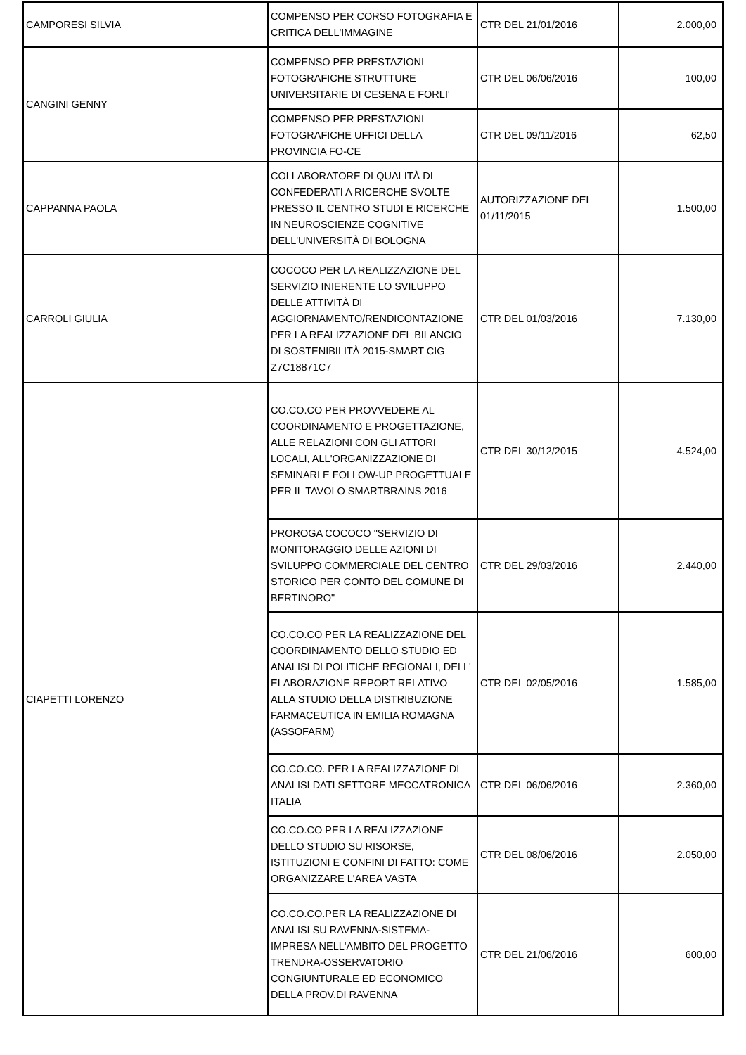| CAMPORESI SILVIA | COMPENSO PER CORSO FOTOGRAFIA E CRITICA DELL'IMMAGINE | CTR DEL 21/01/2016 | 2.000,00 |
| CANGINI GENNY | COMPENSO PER PRESTAZIONI FOTOGRAFICHE STRUTTURE UNIVERSITARIE DI CESENA E FORLI' | CTR DEL 06/06/2016 | 100,00 |
| | COMPENSO PER PRESTAZIONI FOTOGRAFICHE UFFICI DELLA PROVINCIA FO-CE | CTR DEL 09/11/2016 | 62,50 |
| CAPPANNA PAOLA | COLLABORATORE DI QUALITÀ DI CONFEDERATI A RICERCHE SVOLTE PRESSO IL CENTRO STUDI E RICERCHE IN NEUROSCIENZE COGNITIVE DELL'UNIVERSITÀ DI BOLOGNA | AUTORIZZAZIONE DEL 01/11/2015 | 1.500,00 |
| CARROLI GIULIA | COCOCO PER LA REALIZZAZIONE DEL SERVIZIO INIERENTE LO SVILUPPO DELLE ATTIVITÀ DI AGGIORNAMENTO/RENDICONTAZIONE PER LA REALIZZAZIONE DEL BILANCIO DI SOSTENIBILITÀ 2015-SMART CIG Z7C18871C7 | CTR DEL 01/03/2016 | 7.130,00 |
| CIAPETTI LORENZO | CO.CO.CO PER PROVVEDERE AL COORDINAMENTO E PROGETTAZIONE, ALLE RELAZIONI CON GLI ATTORI LOCALI, ALL'ORGANIZZAZIONE DI SEMINARI E FOLLOW-UP PROGETTUALE PER IL TAVOLO SMARTBRAINS 2016 | CTR DEL 30/12/2015 | 4.524,00 |
| | PROROGA COCOCO "SERVIZIO DI MONITORAGGIO DELLE AZIONI DI SVILUPPO COMMERCIALE DEL CENTRO STORICO PER CONTO DEL COMUNE DI BERTINORO" | CTR DEL 29/03/2016 | 2.440,00 |
| | CO.CO.CO PER LA REALIZZAZIONE DEL COORDINAMENTO DELLO STUDIO ED ANALISI DI POLITICHE REGIONALI, DELL' ELABORAZIONE REPORT RELATIVO ALLA STUDIO DELLA DISTRIBUZIONE FARMACEUTICA IN EMILIA ROMAGNA (ASSOFARM) | CTR DEL 02/05/2016 | 1.585,00 |
| | CO.CO.CO. PER LA REALIZZAZIONE DI ANALISI DATI SETTORE MECCATRONICA ITALIA | CTR DEL 06/06/2016 | 2.360,00 |
| | CO.CO.CO PER LA REALIZZAZIONE DELLO STUDIO SU RISORSE, ISTITUZIONI E CONFINI DI FATTO: COME ORGANIZZARE L'AREA VASTA | CTR DEL 08/06/2016 | 2.050,00 |
| | CO.CO.CO.PER LA REALIZZAZIONE DI ANALISI SU RAVENNA-SISTEMA-IMPRESA NELL'AMBITO DEL PROGETTO TRENDRA-OSSERVATORIO CONGIUNTURALE ED ECONOMICO DELLA PROV.DI RAVENNA | CTR DEL 21/06/2016 | 600,00 |